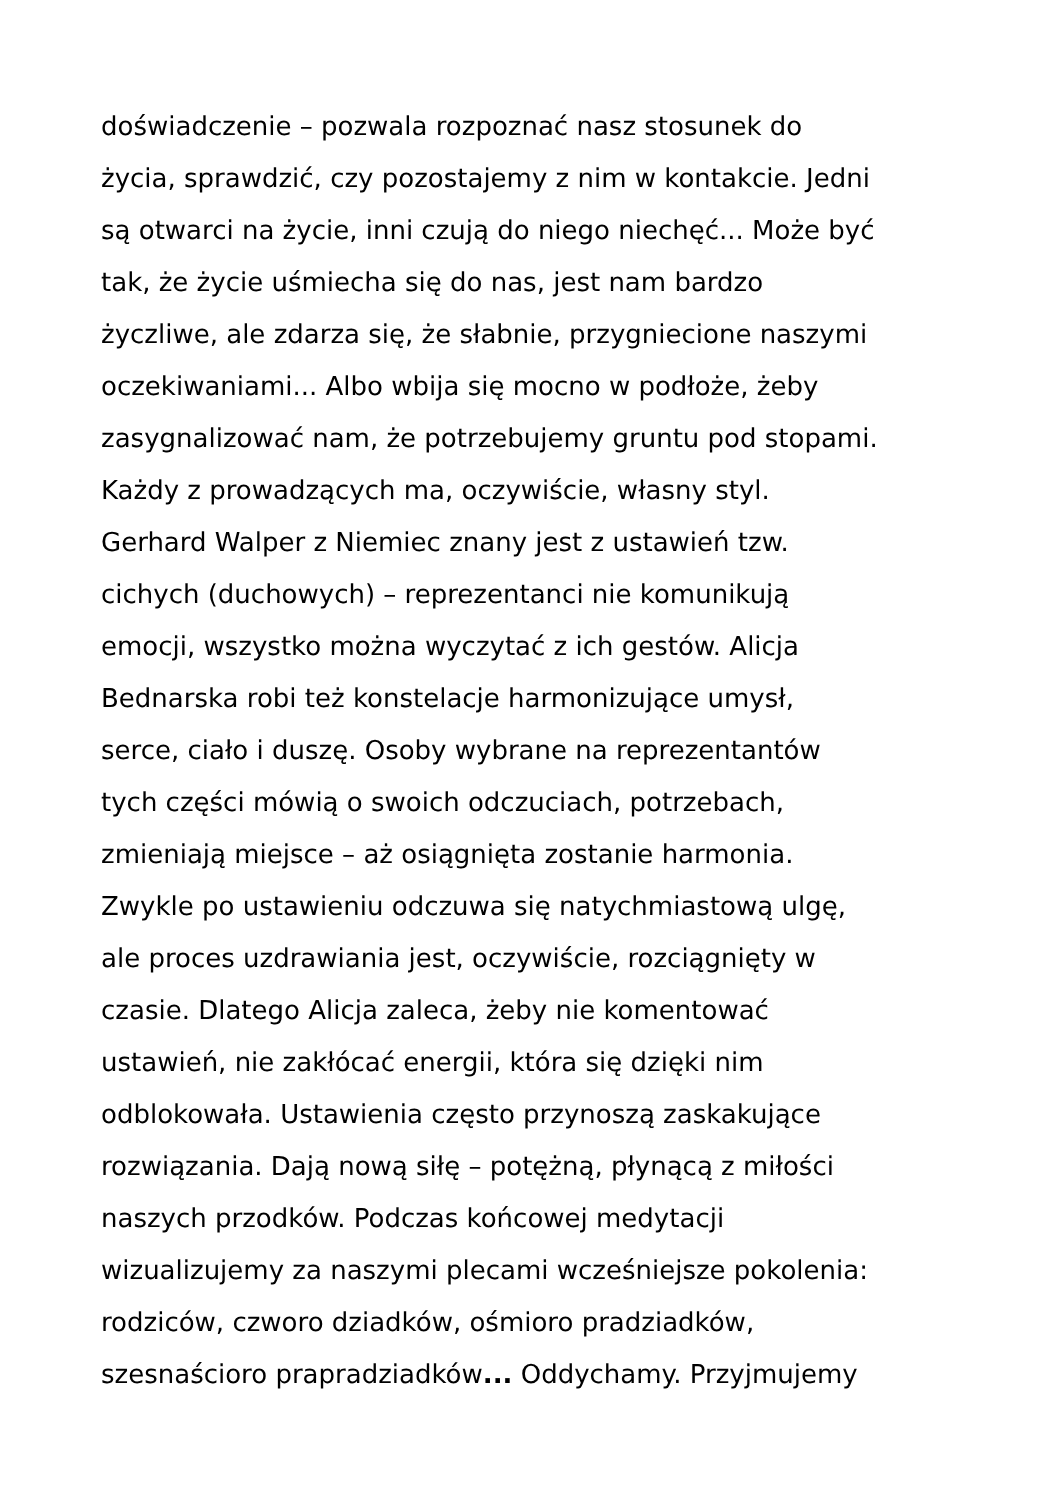doświadczenie – pozwala rozpoznać nasz stosunek do
życia, sprawdzić, czy pozostajemy z nim w kontakcie. Jedni
są otwarci na życie, inni czują do niego niechęć... Może być
tak, że życie uśmiecha się do nas, jest nam bardzo
życzliwe, ale zdarza się, że słabnie, przygniecione naszymi
oczekiwaniami... Albo wbija się mocno w podłoże, żeby
zasygnalizować nam, że potrzebujemy gruntu pod stopami.
Każdy z prowadzących ma, oczywiście, własny styl.
Gerhard Walper z Niemiec znany jest z ustawień tzw.
cichych (duchowych) – reprezentanci nie komunikują
emocji, wszystko można wyczytać z ich gestów. Alicja
Bednarska robi też konstelacje harmonizujące umysł,
serce, ciało i duszę. Osoby wybrane na reprezentantów
tych części mówią o swoich odczuciach, potrzebach,
zmieniają miejsce – aż osiągnięta zostanie harmonia.
Zwykle po ustawieniu odczuwa się natychmiastową ulgę,
ale proces uzdrawiania jest, oczywiście, rozciągnięty w
czasie. Dlatego Alicja zaleca, żeby nie komentować
ustawień, nie zakłócać energii, która się dzięki nim
odblokowała. Ustawienia często przynoszą zaskakujące
rozwiązania. Dają nową siłę – potężną, płynącą z miłości
naszych przodków. Podczas końcowej medytacji
wizualizujemy za naszymi plecami wcześniejsze pokolenia:
rodziców, czworo dziadków, ośmioro pradziadków,
szesnaścioro prapradziadków... Oddychamy. Przyjmujemy